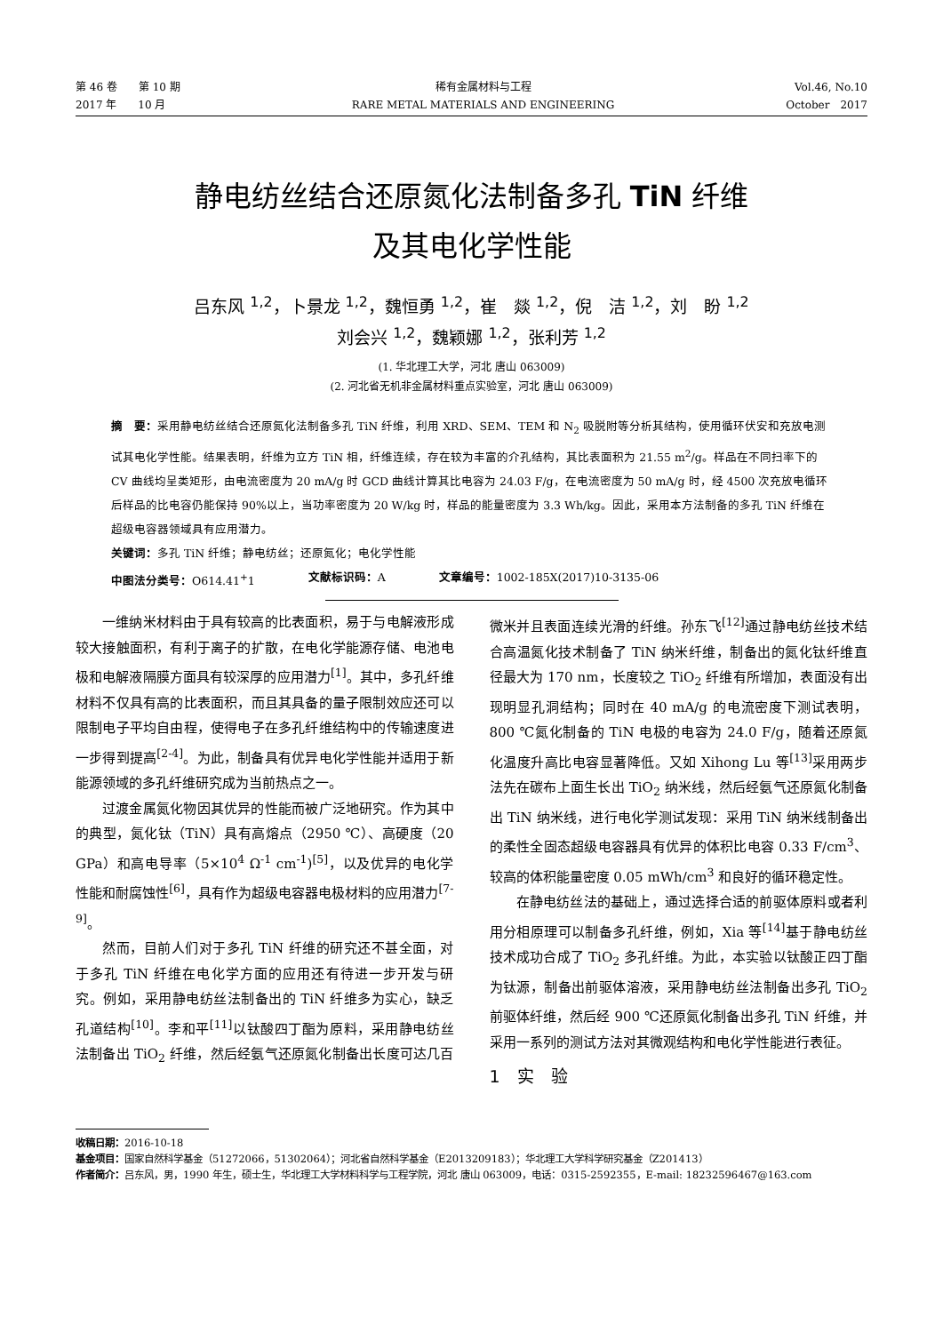第 46 卷　　第 10 期
2017 年　　10 月
稀有金属材料与工程
RARE METAL MATERIALS AND ENGINEERING
Vol.46, No.10
October　2017
静电纺丝结合还原氮化法制备多孔 TiN 纤维
及其电化学性能
吕东风 <sup>1,2</sup>，卜景龙 <sup>1,2</sup>，魏恒勇 <sup>1,2</sup>，崔　燚 <sup>1,2</sup>，倪　洁 <sup>1,2</sup>，刘　盼 <sup>1,2</sup>
刘会兴 <sup>1,2</sup>，魏颖娜 <sup>1,2</sup>，张利芳 <sup>1,2</sup>
(1. 华北理工大学，河北 唐山 063009)
(2. 河北省无机非金属材料重点实验室，河北 唐山 063009)
摘　要：采用静电纺丝结合还原氮化法制备多孔 TiN 纤维，利用 XRD、SEM、TEM 和 N<sub>2</sub> 吸脱附等分析其结构，使用循环伏安和充放电测试其电化学性能。结果表明，纤维为立方 TiN 相，纤维连续，存在较为丰富的介孔结构，其比表面积为 21.55 m<sup>2</sup>/g。样品在不同扫率下的 CV 曲线均呈类矩形，由电流密度为 20 mA/g 时 GCD 曲线计算其比电容为 24.03 F/g，在电流密度为 50 mA/g 时，经 4500 次充放电循环后样品的比电容仍能保持 90%以上，当功率密度为 20 W/kg 时，样品的能量密度为 3.3 Wh/kg。因此，采用本方法制备的多孔 TiN 纤维在超级电容器领域具有应用潜力。
关键词：多孔 TiN 纤维；静电纺丝；还原氮化；电化学性能
中图法分类号：O614.41<sup>+</sup>1 文献标识码：A 文章编号：1002-185X(2017)10-3135-06
一维纳米材料由于具有较高的比表面积，易于与电解液形成较大接触面积，有利于离子的扩散，在电化学能源存储、电池电极和电解液隔膜方面具有较深厚的应用潜力<sup>[1]</sup>。其中，多孔纤维材料不仅具有高的比表面积，而且其具备的量子限制效应还可以限制电子平均自由程，使得电子在多孔纤维结构中的传输速度进一步得到提高<sup>[2-4]</sup>。为此，制备具有优异电化学性能并适用于新能源领域的多孔纤维研究成为当前热点之一。
过渡金属氮化物因其优异的性能而被广泛地研究。作为其中的典型，氮化钛（TiN）具有高熔点（2950 ℃）、高硬度（20 GPa）和高电导率（5×10<sup>4</sup> Ω<sup>-1</sup> cm<sup>-1</sup>)<sup>[5]</sup>，以及优异的电化学性能和耐腐蚀性<sup>[6]</sup>，具有作为超级电容器电极材料的应用潜力<sup>[7-9]</sup>。
然而，目前人们对于多孔 TiN 纤维的研究还不甚全面，对于多孔 TiN 纤维在电化学方面的应用还有待进一步开发与研究。例如，采用静电纺丝法制备出的 TiN 纤维多为实心，缺乏孔道结构<sup>[10]</sup>。李和平<sup>[11]</sup>以钛酸四丁酯为原料，采用静电纺丝法制备出 TiO<sub>2</sub> 纤维，然后经氨气还原氮化制备出长度可达几百微米并且表面连续光滑的纤维。孙东飞<sup>[12]</sup>通过静电纺丝技术结合高温氮化技术制备了 TiN 纳米纤维，制备出的氮化钛纤维直径最大为 170 nm，长度较之 TiO<sub>2</sub> 纤维有所增加，表面没有出现明显孔洞结构；同时在 40 mA/g 的电流密度下测试表明，800 ℃氮化制备的 TiN 电极的电容为 24.0 F/g，随着还原氮化温度升高比电容显著降低。又如 Xihong Lu 等<sup>[13]</sup>采用两步法先在碳布上面生长出 TiO<sub>2</sub> 纳米线，然后经氨气还原氮化制备出 TiN 纳米线，进行电化学测试发现：采用 TiN 纳米线制备出的柔性全固态超级电容器具有优异的体积比电容 0.33 F/cm<sup>3</sup>、较高的体积能量密度 0.05 mWh/cm<sup>3</sup> 和良好的循环稳定性。
在静电纺丝法的基础上，通过选择合适的前驱体原料或者利用分相原理可以制备多孔纤维，例如，Xia 等<sup>[14]</sup>基于静电纺丝技术成功合成了 TiO<sub>2</sub> 多孔纤维。为此，本实验以钛酸正四丁酯为钛源，制备出前驱体溶液，采用静电纺丝法制备出多孔 TiO<sub>2</sub> 前驱体纤维，然后经 900 ℃还原氮化制备出多孔 TiN 纤维，并采用一系列的测试方法对其微观结构和电化学性能进行表征。
1　实　验
收稿日期：2016-10-18
基金项目：国家自然科学基金（51272066，51302064）；河北省自然科学基金（E2013209183）；华北理工大学科学研究基金（Z201413）
作者简介：吕东风，男，1990 年生，硕士生，华北理工大学材料科学与工程学院，河北 唐山 063009，电话：0315-2592355，E-mail: 18232596467@163.com